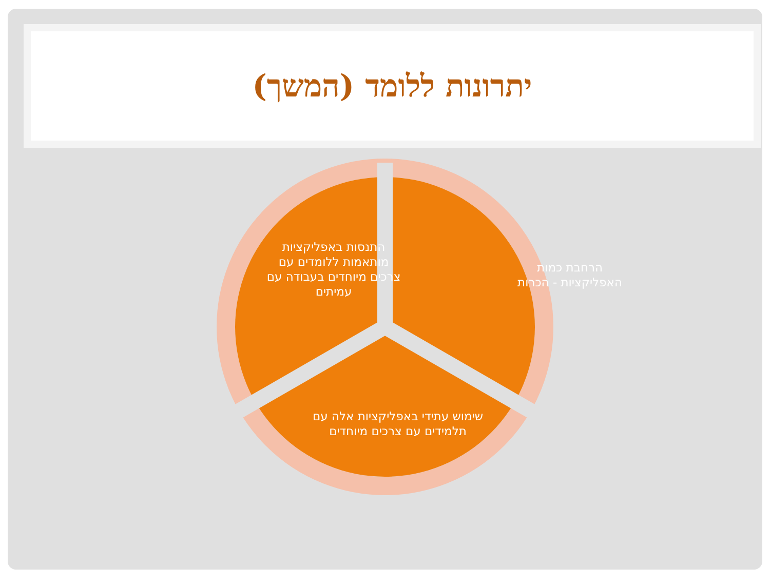יתרונות ללומד (המשך)
הרחבת כמות האפליקציות - הכרות
התנסות באפליקציות מותאמות ללומדים עם צרכים מיוחדים בעבודה עם עמיתים
שימוש עתידי באפליקציות אלה עם תלמידים עם צרכים מיוחדים